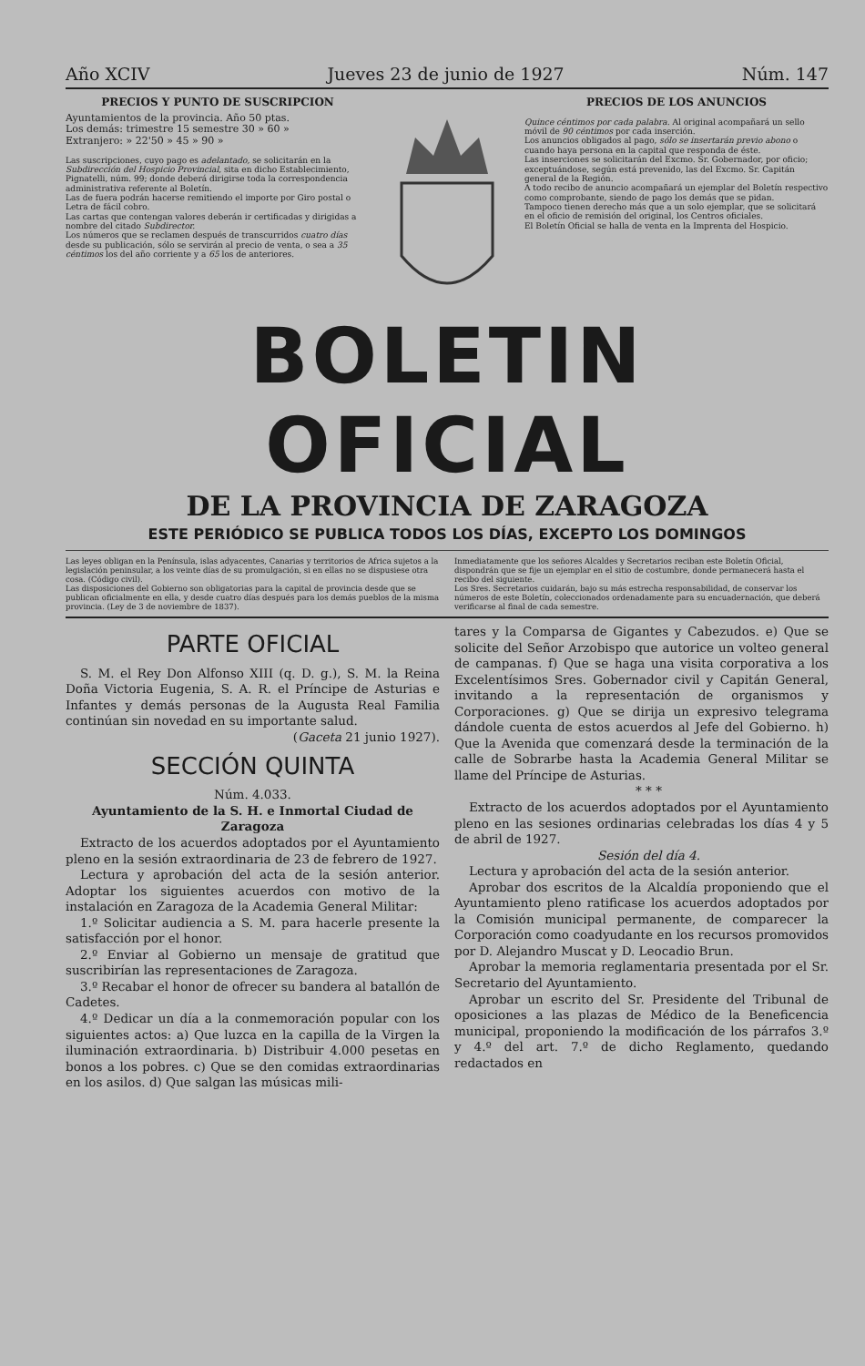Año XCIV Jueves 23 de junio de 1927 Núm. 147
PRECIOS Y PUNTO DE SUSCRIPCION
Ayuntamientos de la provincia. Año 50 ptas.
Los demás: trimestre 15 semestre 30 » 60 »
Extranjero: » 22'50 » 45 » 90 »
Las suscripciones, cuyo pago es adelantado, se solicitarán en la Subdirección del Hospicio Provincial, sita en dicho Establecimiento, Pignatelli, núm. 99; donde deberá dirigirse toda la correspondencia administrativa referente al Boletín.
Las de fuera podrán hacerse remitiendo el importe por Giro postal o Letra de fácil cobro.
Las cartas que contengan valores deberán ir certificadas y dirigidas a nombre del citado Subdirector.
Los números que se reclamen después de transcurridos cuatro días desde su publicación, sólo se servirán al precio de venta, o sea a 35 céntimos los del año corriente y a 65 los de anteriores.
PRECIOS DE LOS ANUNCIOS
Quince céntimos por cada palabra. Al original acompañará un sello móvil de 90 céntimos por cada inserción.
Los anuncios obligados al pago, sólo se insertarán previo abono o cuando haya persona en la capital que responda de éste.
Las inserciones se solicitarán del Excmo. Sr. Gobernador, por oficio; exceptuándose, según está prevenido, las del Excmo. Sr. Capitán general de la Región.
A todo recibo de anuncio acompañará un ejemplar del Boletín respectivo como comprobante, siendo de pago los demás que se pidan.
Tampoco tienen derecho más que a un solo ejemplar, que se solicitará en el oficio de remisión del original, los Centros oficiales.
El Boletín Oficial se halla de venta en la Imprenta del Hospicio.
BOLETIN OFICIAL
DE LA PROVINCIA DE ZARAGOZA
ESTE PERIÓDICO SE PUBLICA TODOS LOS DÍAS, EXCEPTO LOS DOMINGOS
Las leyes obligan en la Península, islas adyacentes, Canarias y territorios de Africa sujetos a la legislación peninsular, a los veinte días de su promulgación, si en ellas no se dispusiese otra cosa. (Código civil).
Las disposiciones del Gobierno son obligatorias para la capital de provincia desde que se publican oficialmente en ella, y desde cuatro días después para los demás pueblos de la misma provincia. (Ley de 3 de noviembre de 1837).
Inmediatamente que los señores Alcaldes y Secretarios reciban este Boletín Oficial, dispondrán que se fije un ejemplar en el sitio de costumbre, donde permanecerá hasta el recibo del siguiente.
Los Sres. Secretarios cuidarán, bajo su más estrecha responsabilidad, de conservar los números de este Boletín, coleccionados ordenadamente para su encuadernación, que deberá verificarse al final de cada semestre.
PARTE OFICIAL
S. M. el Rey Don Alfonso XIII (q. D. g.), S. M. la Reina Doña Victoria Eugenia, S. A. R. el Príncipe de Asturias e Infantes y demás personas de la Augusta Real Familia continúan sin novedad en su importante salud.
(Gaceta 21 junio 1927).
SECCIÓN QUINTA
Núm. 4.033.
Ayuntamiento de la S. H. e Inmortal Ciudad de Zaragoza
Extracto de los acuerdos adoptados por el Ayuntamiento pleno en la sesión extraordinaria de 23 de febrero de 1927.
Lectura y aprobación del acta de la sesión anterior. Adoptar los siguientes acuerdos con motivo de la instalación en Zaragoza de la Academia General Militar:
1.º Solicitar audiencia a S. M. para hacerle presente la satisfacción por el honor.
2.º Enviar al Gobierno un mensaje de gratitud que suscribirían las representaciones de Zaragoza.
3.º Recabar el honor de ofrecer su bandera al batallón de Cadetes.
4.º Dedicar un día a la conmemoración popular con los siguientes actos: a) Que luzca en la capilla de la Virgen la iluminación extraordinaria. b) Distribuir 4.000 pesetas en bonos a los pobres. c) Que se den comidas extraordinarias en los asilos. d) Que salgan las músicas mili-
tares y la Comparsa de Gigantes y Cabezudos. e) Que se solicite del Señor Arzobispo que autorice un volteo general de campanas. f) Que se haga una visita corporativa a los Excelentísimos Sres. Gobernador civil y Capitán General, invitando a la representación de organismos y Corporaciones. g) Que se dirija un expresivo telegrama dándole cuenta de estos acuerdos al Jefe del Gobierno. h) Que la Avenida que comenzará desde la terminación de la calle de Sobrarbe hasta la Academia General Militar se llame del Príncipe de Asturias.
* * *
Extracto de los acuerdos adoptados por el Ayuntamiento pleno en las sesiones ordinarias celebradas los días 4 y 5 de abril de 1927.
Sesión del día 4.
Lectura y aprobación del acta de la sesión anterior.
Aprobar dos escritos de la Alcaldía proponiendo que el Ayuntamiento pleno ratificase los acuerdos adoptados por la Comisión municipal permanente, de comparecer la Corporación como coadyudante en los recursos promovidos por D. Alejandro Muscat y D. Leocadio Brun.
Aprobar la memoria reglamentaria presentada por el Sr. Secretario del Ayuntamiento.
Aprobar un escrito del Sr. Presidente del Tribunal de oposiciones a las plazas de Médico de la Beneficencia municipal, proponiendo la modificación de los párrafos 3.º y 4.º del art. 7.º de dicho Reglamento, quedando redactados en